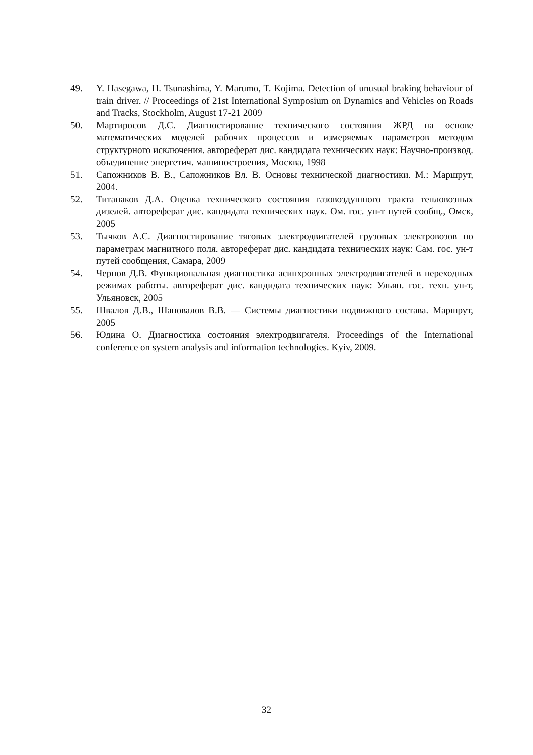49. Y. Hasegawa, H. Tsunashima, Y. Marumo, T. Kojima. Detection of unusual braking behaviour of train driver. // Proceedings of 21st International Symposium on Dynamics and Vehicles on Roads and Tracks, Stockholm, August 17-21 2009
50. Мартиросов Д.С. Диагностирование технического состояния ЖРД на основе математических моделей рабочих процессов и измеряемых параметров методом структурного исключения. автореферат дис. кандидата технических наук: Научно-производ. объединение энергетич. машиностроения, Москва, 1998
51. Сапожников В. В., Сапожников Вл. В. Основы технической диагностики. М.: Маршрут, 2004.
52. Титанаков Д.А. Оценка технического состояния газовоздушного тракта тепловозных дизелей. автореферат дис. кандидата технических наук. Ом. гос. ун-т путей сообщ., Омск, 2005
53. Тычков А.С. Диагностирование тяговых электродвигателей грузовых электровозов по параметрам магнитного поля. автореферат дис. кандидата технических наук: Сам. гос. ун-т путей сообщения, Самара, 2009
54. Чернов Д.В. Функциональная диагностика асинхронных электродвигателей в переходных режимах работы. автореферат дис. кандидата технических наук: Ульян. гос. техн. ун-т, Ульяновск, 2005
55. Швалов Д.В., Шаповалов В.В. — Системы диагностики подвижного состава. Маршрут, 2005
56. Юдина О. Диагностика состояния электродвигателя. Proceedings of the International conference on system analysis and information technologies. Kyiv, 2009.
32